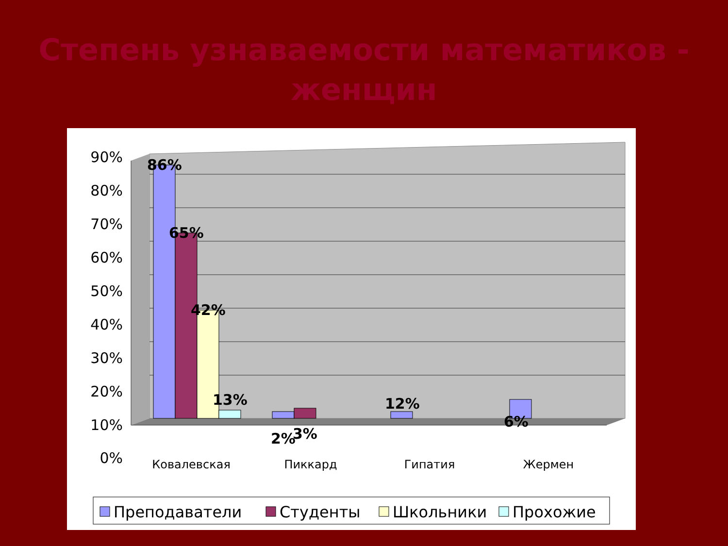Степень узнаваемости математиков -
женщин
90%
80%
70%
60%
50%
40%
30%
20%
10%
0%
86%
65%
42%
13%
2%
3%
12%
6%
Ковалевская
Пиккард
Гипатия
Жермен
Преподаватели
Студенты
Школьники
Прохожие